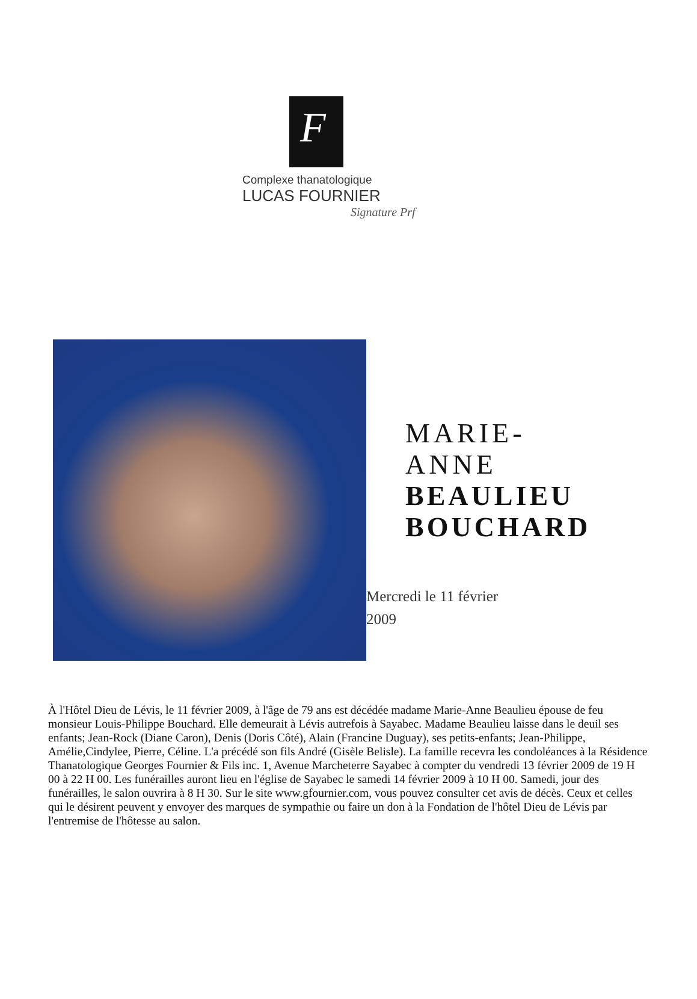F
Complexe thanatologique
LUCAS FOURNIER
Signature Prf
MARIE-
ANNE
BEAULIEU
BOUCHARD
Mercredi le 11 février
2009
À l'Hôtel Dieu de Lévis, le 11 février 2009, à l'âge de 79 ans est décédée madame Marie-Anne Beaulieu épouse de feu monsieur Louis-Philippe Bouchard. Elle demeurait à Lévis autrefois à Sayabec. Madame Beaulieu laisse dans le deuil ses enfants; Jean-Rock (Diane Caron), Denis (Doris Côté), Alain (Francine Duguay), ses petits-enfants; Jean-Philippe, Amélie,Cindylee, Pierre, Céline. L'a précédé son fils André (Gisèle Belisle). La famille recevra les condoléances à la Résidence Thanatologique Georges Fournier & Fils inc. 1, Avenue Marcheterre Sayabec à compter du vendredi 13 février 2009 de 19 H 00 à 22 H 00. Les funérailles auront lieu en l'église de Sayabec le samedi 14 février 2009 à 10 H 00. Samedi, jour des funérailles, le salon ouvrira à 8 H 30. Sur le site www.gfournier.com, vous pouvez consulter cet avis de décès. Ceux et celles qui le désirent peuvent y envoyer des marques de sympathie ou faire un don à la Fondation de l'hôtel Dieu de Lévis par l'entremise de l'hôtesse au salon.